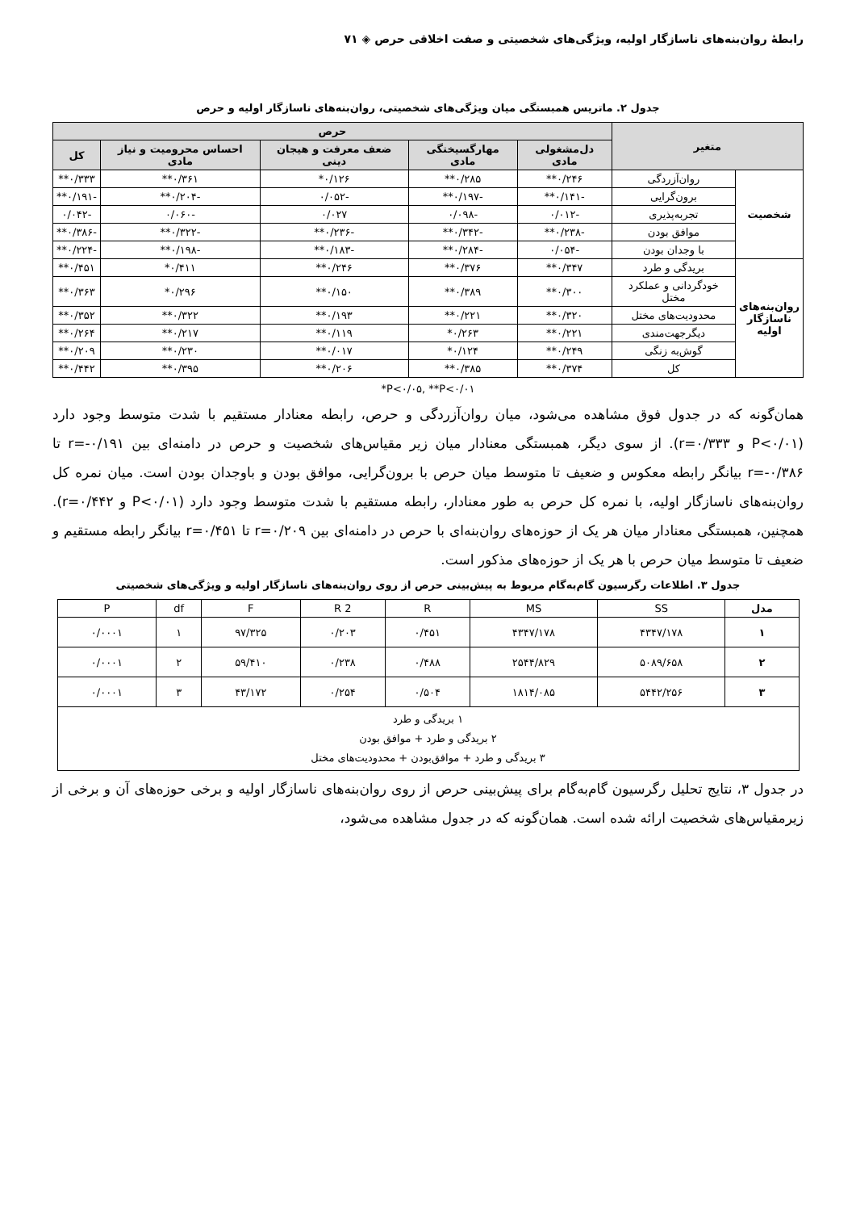رابطهٔ روان‌بنه‌های ناسازگار اولیه، ویژگی‌های شخصیتی و صفت اخلاقی حرص ◈ ۷۱
جدول ۲. ماتریس همبستگی میان ویژگی‌های شخصیتی، روان‌بنه‌های ناسازگار اولیه و حرص
| متغیر | | حرص | | | | |
| --- | --- | --- | --- | --- | --- | --- |
| | | دل‌مشغولی مادی | مهارگسیختگی مادی | ضعف معرفت و هیجان دینی | احساس محرومیت و نیاز مادی | کل |
| شخصیت | روان‌آزردگی | ۰/۲۴۶** | ۰/۲۸۵** | ۰/۱۲۶* | ۰/۳۶۱** | ۰/۳۳۳** |
| | برون‌گرایی | -۰/۱۴۱** | -۰/۱۹۷** | -۰/۰۵۲ | -۰/۲۰۴** | -۰/۱۹۱** |
| | تجربه‌پذیری | -۰/۰۱۲ | -۰/۰۹۸ | ۰/۰۲۷ | -۰/۰۶۰ | -۰/۰۴۲ |
| | موافق بودن | -۰/۲۳۸** | -۰/۳۴۲** | -۰/۲۳۶** | -۰/۳۲۲** | -۰/۳۸۶** |
| | با وجدان بودن | -۰/۰۵۴ | -۰/۲۸۴** | -۰/۱۸۳** | -۰/۱۹۸** | -۰/۲۲۴** |
| روان‌بنه‌های ناسازگار اولیه | بریدگی و طرد | ۰/۳۴۷** | ۰/۳۷۶** | ۰/۲۴۶** | ۰/۴۱۱* | ۰/۴۵۱** |
| | خودگردانی و عملکرد مختل | ۰/۳۰۰** | ۰/۳۸۹** | ۰/۱۵۰** | ۰/۲۹۶* | ۰/۳۶۳** |
| | محدودیت‌های مختل | ۰/۳۲۰** | ۰/۲۲۱** | ۰/۱۹۳** | ۰/۳۲۲** | ۰/۳۵۲** |
| | دیگرجهت‌مندی | ۰/۲۲۱** | ۰/۲۶۳* | ۰/۱۱۹** | ۰/۲۱۷** | ۰/۲۶۴** |
| | گوش‌به زنگی | ۰/۲۴۹** | ۰/۱۲۴* | ۰/۰۱۷** | ۰/۲۳۰** | ۰/۲۰۹** |
| | کل | ۰/۳۷۴** | ۰/۳۸۵** | ۰/۲۰۶** | ۰/۳۹۵** | ۰/۴۴۲** |
*P<۰/۰۵, **P<۰/۰۱
همان‌گونه که در جدول فوق مشاهده می‌شود، میان روان‌آزردگی و حرص، رابطه معنادار مستقیم با شدت متوسط وجود دارد (P<۰/۰۱ و r=۰/۳۳۳). از سوی دیگر، همبستگی معنادار میان زیر مقیاس‌های شخصیت و حرص در دامنه‌ای بین r=-۰/۱۹۱ تا r=-۰/۳۸۶ بیانگر رابطه معکوس و ضعیف تا متوسط میان حرص با برون‌گرایی، موافق بودن و باوجدان بودن است. میان نمره کل روان‌بنه‌های ناسازگار اولیه، با نمره کل حرص به طور معنادار، رابطه مستقیم با شدت متوسط وجود دارد (P<۰/۰۱ و r=۰/۴۴۲). همچنین، همبستگی معنادار میان هر یک از حوزه‌های روان‌بنه‌ای با حرص در دامنه‌ای بین r=۰/۲۰۹ تا r=۰/۴۵۱ بیانگر رابطه مستقیم و ضعیف تا متوسط میان حرص با هر یک از حوزه‌های مذکور است.
جدول ۳. اطلاعات رگرسیون گام‌به‌گام مربوط به پیش‌بینی حرص از روی روان‌بنه‌های ناسازگار اولیه و ویژگی‌های شخصیتی
| مدل | SS | MS | R | R 2 | F | df | P |
| --- | --- | --- | --- | --- | --- | --- | --- |
| ۱ | ۴۳۴۷/۱۷۸ | ۴۳۴۷/۱۷۸ | ۰/۴۵۱ | ۰/۲۰۳ | ۹۷/۳۲۵ | ۱ | ۰/۰۰۰۱ |
| ۲ | ۵۰۸۹/۶۵۸ | ۲۵۴۴/۸۲۹ | ۰/۴۸۸ | ۰/۲۳۸ | ۵۹/۴۱۰ | ۲ | ۰/۰۰۰۱ |
| ۳ | ۵۴۴۲/۲۵۶ | ۱۸۱۴/۰۸۵ | ۰/۵۰۴ | ۰/۲۵۴ | ۴۳/۱۷۲ | ۳ | ۰/۰۰۰۱ |
| ۱ بریدگی و طرد ۲ بریدگی و طرد + موافق بودن ۳ بریدگی و طرد + موافق‌بودن + محدودیت‌های مختل | | | | | | | |
در جدول ۳، نتایج تحلیل رگرسیون گام‌به‌گام برای پیش‌بینی حرص از روی روان‌بنه‌های ناسازگار اولیه و برخی حوزه‌های آن و برخی از زیرمقیاس‌های شخصیت ارائه شده است. همان‌گونه که در جدول مشاهده می‌شود،